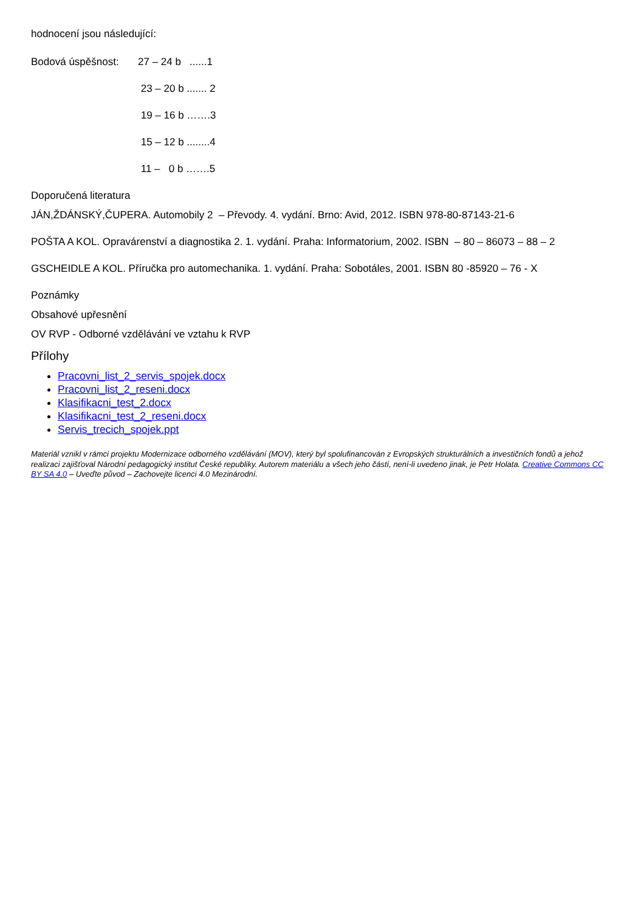hodnocení jsou následující:
Bodová úspěšnost: 27 – 24 b ......1
23 – 20 b ....... 2
19 – 16 b …….3
15 – 12 b ........4
11 – 0 b …….5
Doporučená literatura
JÁN,ŽDÁNSKÝ,ČUPERA. Automobily 2 – Převody. 4. vydání. Brno: Avid, 2012. ISBN 978-80-87143-21-6
POŠTA A KOL. Opravárenství a diagnostika 2. 1. vydání. Praha: Informatorium, 2002. ISBN – 80 – 86073 – 88 – 2
GSCHEIDLE A KOL. Příručka pro automechanika. 1. vydání. Praha: Sobotáles, 2001. ISBN 80 -85920 – 76 - X
Poznámky
Obsahové upřesnění
OV RVP - Odborné vzdělávání ve vztahu k RVP
Přílohy
Pracovni_list_2_servis_spojek.docx
Pracovni_list_2_reseni.docx
Klasifikacni_test_2.docx
Klasifikacni_test_2_reseni.docx
Servis_trecich_spojek.ppt
Materiál vznikl v rámci projektu Modernizace odborného vzdělávání (MOV), který byl spolufinancován z Evropských strukturálních a investičních fondů a jehož realizaci zajišťoval Národní pedagogický institut České republiky. Autorem materiálu a všech jeho částí, není-li uvedeno jinak, je Petr Holata. Creative Commons CC BY SA 4.0 – Uveďte původ – Zachovejte licenci 4.0 Mezinárodní.